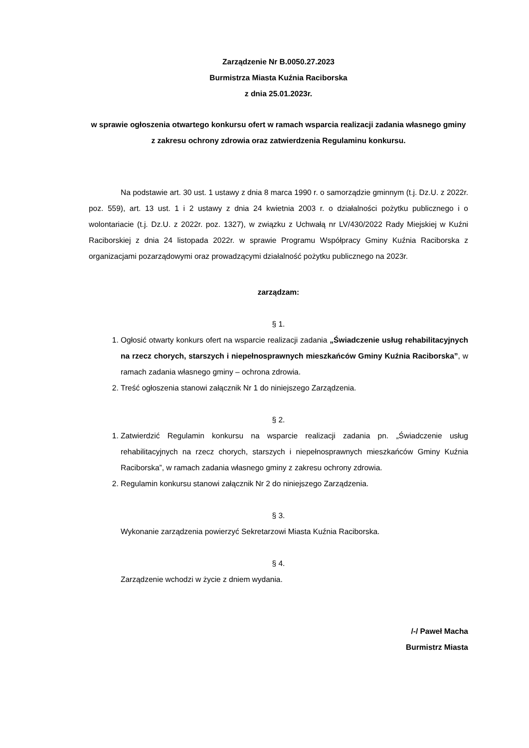Zarządzenie Nr B.0050.27.2023
Burmistrza Miasta Kuźnia Raciborska
z dnia 25.01.2023r.
w sprawie ogłoszenia otwartego konkursu ofert w ramach wsparcia realizacji zadania własnego gminy z zakresu ochrony zdrowia oraz zatwierdzenia Regulaminu konkursu.
Na podstawie art. 30 ust. 1 ustawy z dnia 8 marca 1990 r. o samorządzie gminnym (t.j. Dz.U. z 2022r. poz. 559), art. 13 ust. 1 i 2 ustawy z dnia 24 kwietnia 2003 r. o działalności pożytku publicznego i o wolontariacie (t.j. Dz.U. z 2022r. poz. 1327), w związku z Uchwałą nr LV/430/2022 Rady Miejskiej w Kuźni Raciborskiej z dnia 24 listopada 2022r. w sprawie Programu Współpracy Gminy Kuźnia Raciborska z organizacjami pozarządowymi oraz prowadzącymi działalność pożytku publicznego na 2023r.
zarządzam:
§ 1.
1. Ogłosić otwarty konkurs ofert na wsparcie realizacji zadania „Świadczenie usług rehabilitacyjnych na rzecz chorych, starszych i niepełnosprawnych mieszkańców Gminy Kuźnia Raciborska”, w ramach zadania własnego gminy – ochrona zdrowia.
2. Treść ogłoszenia stanowi załącznik Nr 1 do niniejszego Zarządzenia.
§ 2.
1. Zatwierdzić Regulamin konkursu na wsparcie realizacji zadania pn. „Świadczenie usług rehabilitacyjnych na rzecz chorych, starszych i niepełnosprawnych mieszkańców Gminy Kuźnia Raciborska”, w ramach zadania własnego gminy z zakresu ochrony zdrowia.
2. Regulamin konkursu stanowi załącznik Nr 2 do niniejszego Zarządzenia.
§ 3.
Wykonanie zarządzenia powierzyć Sekretarzowi Miasta Kuźnia Raciborska.
§ 4.
Zarządzenie wchodzi w życie z dniem wydania.
/-/ Paweł Macha
Burmistrz Miasta